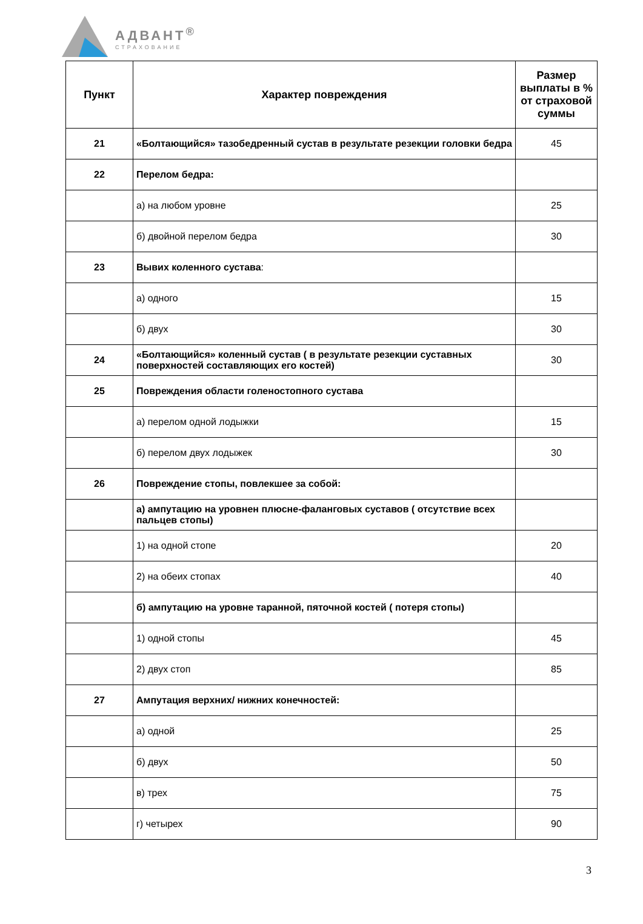АДВАНТ<sup>®</sup>
СТРАХОВАНИЕ
| Пункт | Характер повреждения | Размер выплаты в % от страховой суммы |
| --- | --- | --- |
| 21 | «Болтающийся» тазобедренный сустав в результате резекции головки бедра | 45 |
| 22 | Перелом бедра: | |
| | а) на любом уровне | 25 |
| | б) двойной перелом бедра | 30 |
| 23 | Вывих коленного сустава : | |
| | а) одного | 15 |
| | б) двух | 30 |
| 24 | «Болтающийся» коленный сустав ( в результате резекции суставных поверхностей составляющих его костей) | 30 |
| 25 | Повреждения области голеностопного сустава | |
| | а) перелом одной лодыжки | 15 |
| | б) перелом двух лодыжек | 30 |
| 26 | Повреждение стопы, повлекшее за собой: | |
| | а) ампутацию на уровнен плюсне-фаланговых суставов ( отсутствие всех пальцев стопы) | |
| | 1) на одной стопе | 20 |
| | 2) на обеих стопах | 40 |
| | б) ампутацию на уровне таранной, пяточной костей ( потеря стопы) | |
| | 1) одной стопы | 45 |
| | 2) двух стоп | 85 |
| 27 | Ампутация верхних/ нижних конечностей: | |
| | а) одной | 25 |
| | б) двух | 50 |
| | в) трех | 75 |
| | г) четырех | 90 |
3